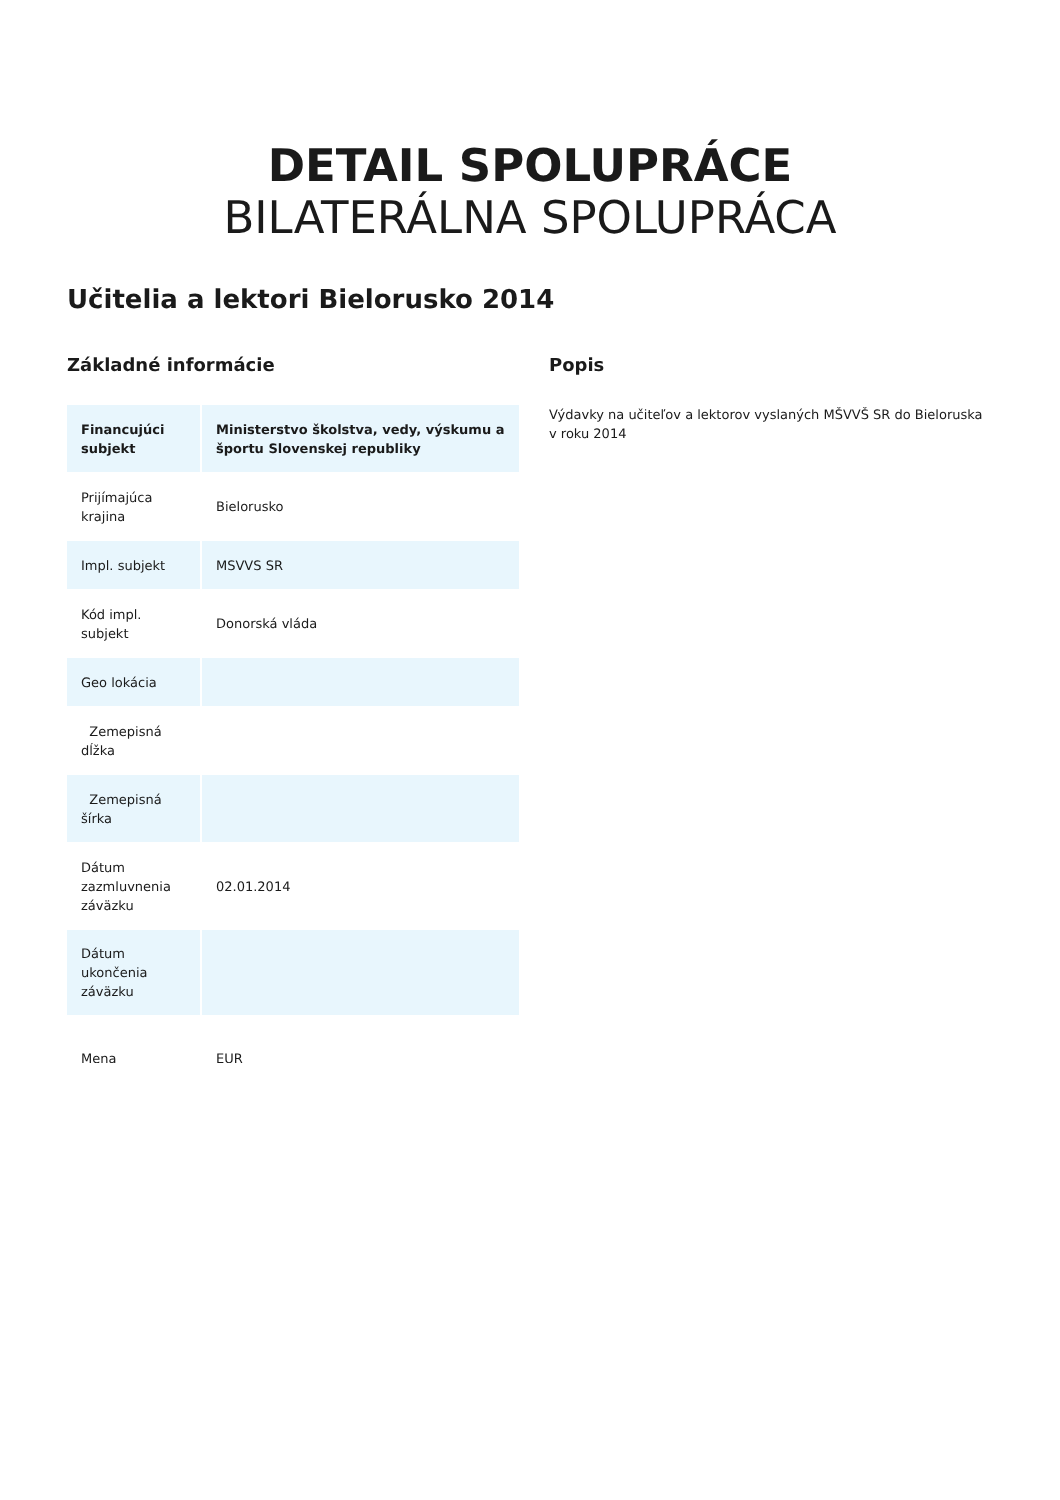DETAIL SPOLUPRÁCE
BILATERÁLNA SPOLUPRÁCA
Učitelia a lektori Bielorusko 2014
Základné informácie
| Financujúci subjekt | Ministerstvo školstva, vedy, výskumu a športu Slovenskej republiky |
| Prijímajúca krajina | Bielorusko |
| Impl. subjekt | MSVVS SR |
| Kód impl. subjekt | Donorská vláda |
| Geo lokácia | |
| Zemepisná dĺžka | |
| Zemepisná šírka | |
| Dátum zazmluvnenia záväzku | 02.01.2014 |
| Dátum ukončenia záväzku | |
| Mena | EUR |
Popis
Výdavky na učiteľov a lektorov vyslaných MŠVVŠ SR do Bieloruska v roku 2014